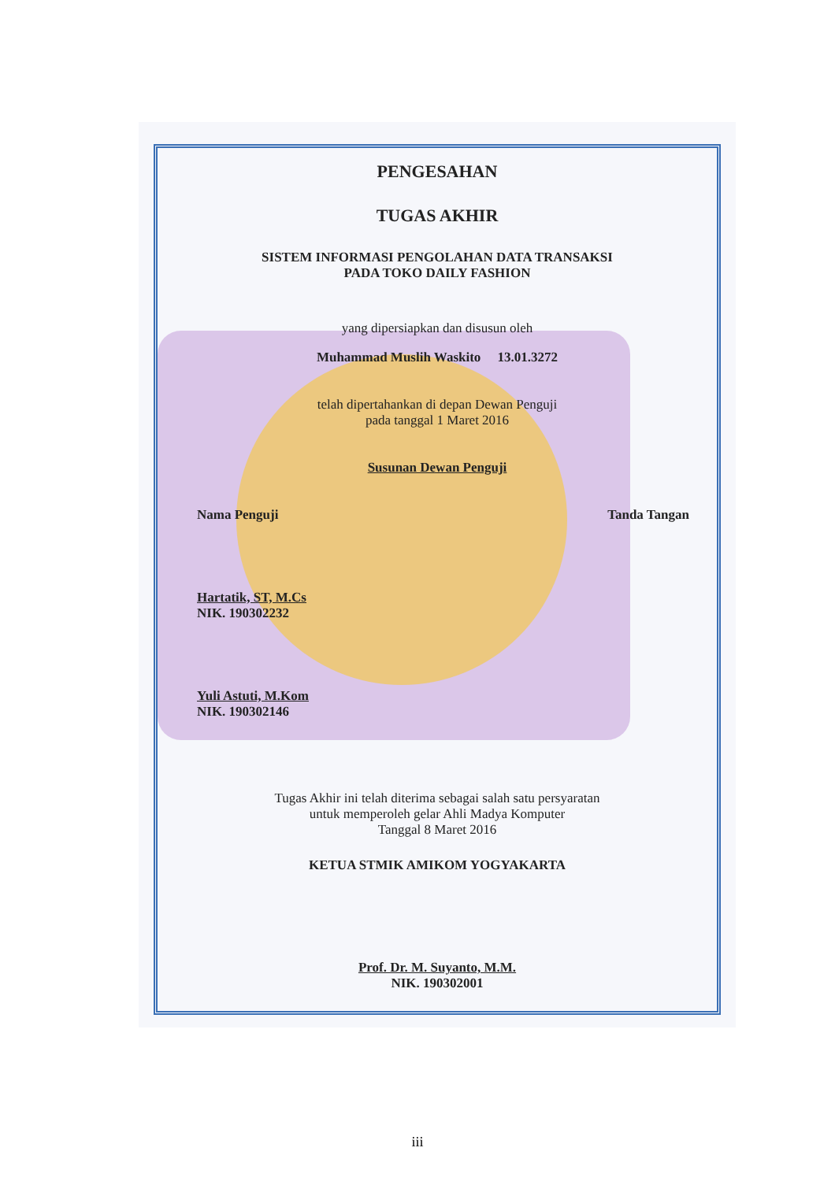PENGESAHAN
TUGAS AKHIR
SISTEM INFORMASI PENGOLAHAN DATA TRANSAKSI
PADA TOKO DAILY FASHION
yang dipersiapkan dan disusun oleh
Muhammad Muslih Waskito 13.01.3272
telah dipertahankan di depan Dewan Penguji
pada tanggal 1 Maret 2016
Susunan Dewan Penguji
Nama Penguji Tanda Tangan
Hartatik, ST, M.Cs
NIK. 190302232
Yuli Astuti, M.Kom
NIK. 190302146
Tugas Akhir ini telah diterima sebagai salah satu persyaratan
untuk memperoleh gelar Ahli Madya Komputer
Tanggal 8 Maret 2016
KETUA STMIK AMIKOM YOGYAKARTA
Prof. Dr. M. Suyanto, M.M.
NIK. 190302001
iii